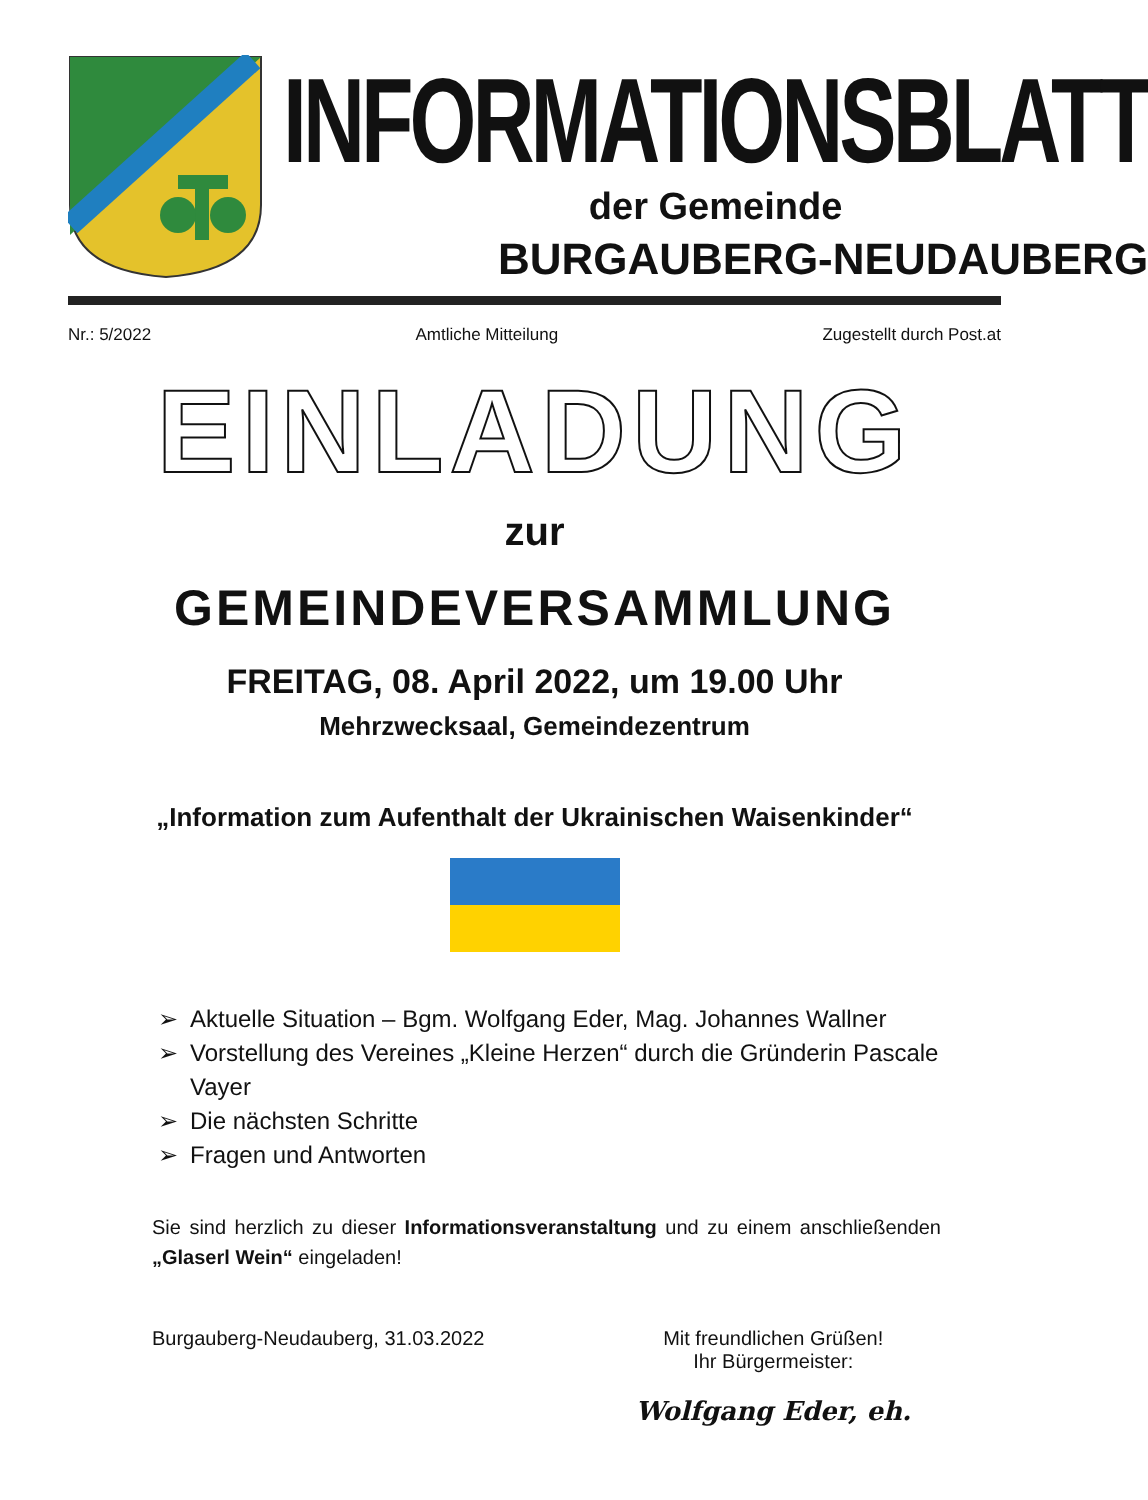INFORMATIONSBLATT
der Gemeinde
BURGAUBERG-NEUDAUBERG
Nr.: 5/2022 Amtliche Mitteilung Zugestellt durch Post.at
EINLADUNG
zur
GEMEINDEVERSAMMLUNG
FREITAG, 08. April 2022, um 19.00 Uhr
Mehrzwecksaal, Gemeindezentrum
„Information zum Aufenthalt der Ukrainischen Waisenkinder“
➢ Aktuelle Situation – Bgm. Wolfgang Eder, Mag. Johannes Wallner
➢ Vorstellung des Vereines „Kleine Herzen“ durch die Gründerin Pascale Vayer
➢ Die nächsten Schritte
➢ Fragen und Antworten
Sie sind herzlich zu dieser Informationsveranstaltung und zu einem anschließenden „Glaserl Wein“ eingeladen!
Burgauberg-Neudauberg, 31.03.2022 Mit freundlichen Grüßen!
Ihr Bürgermeister:
Wolfgang Eder, eh.